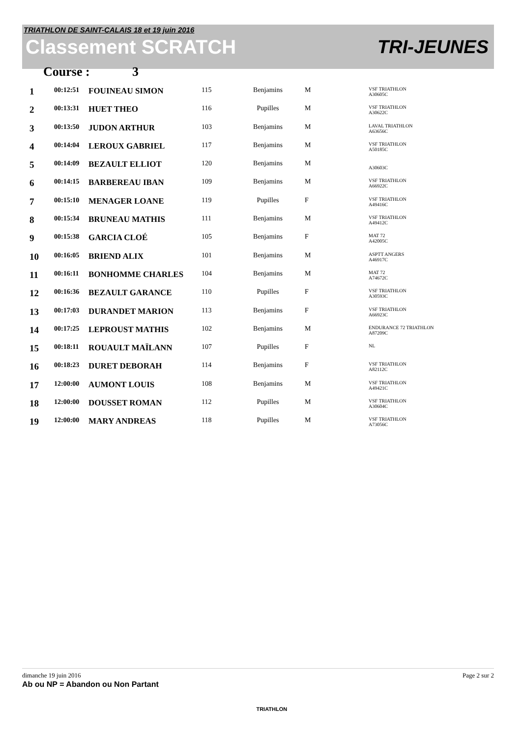TRIATHLON DE SAINT-CALAIS 18 et 19 juin 2016
Classement SCRATCH TRI-JEUNES
Course : 3
| 1 | 00:12:51 | FOUINEAU SIMON | 115 | Benjamins | M | VSF TRIATHLON A30605C |
| 2 | 00:13:31 | HUET THEO | 116 | Pupilles | M | VSF TRIATHLON A30622C |
| 3 | 00:13:50 | JUDON ARTHUR | 103 | Benjamins | M | LAVAL TRIATHLON A63656C |
| 4 | 00:14:04 | LEROUX GABRIEL | 117 | Benjamins | M | VSF TRIATHLON A50185C |
| 5 | 00:14:09 | BEZAULT ELLIOT | 120 | Benjamins | M | A30603C |
| 6 | 00:14:15 | BARBEREAU IBAN | 109 | Benjamins | M | VSF TRIATHLON A66922C |
| 7 | 00:15:10 | MENAGER LOANE | 119 | Pupilles | F | VSF TRIATHLON A49416C |
| 8 | 00:15:34 | BRUNEAU MATHIS | 111 | Benjamins | M | VSF TRIATHLON A49412C |
| 9 | 00:15:38 | GARCIA CLOÉ | 105 | Benjamins | F | MAT 72 A42005C |
| 10 | 00:16:05 | BRIEND ALIX | 101 | Benjamins | M | ASPTT ANGERS A46917C |
| 11 | 00:16:11 | BONHOMME CHARLES | 104 | Benjamins | M | MAT 72 A74672C |
| 12 | 00:16:36 | BEZAULT GARANCE | 110 | Pupilles | F | VSF TRIATHLON A30593C |
| 13 | 00:17:03 | DURANDET MARION | 113 | Benjamins | F | VSF TRIATHLON A66923C |
| 14 | 00:17:25 | LEPROUST MATHIS | 102 | Benjamins | M | ENDURANCE 72 TRIATHLON A87209C |
| 15 | 00:18:11 | ROUAULT MAÏLANN | 107 | Pupilles | F | NL |
| 16 | 00:18:23 | DURET DEBORAH | 114 | Benjamins | F | VSF TRIATHLON A82112C |
| 17 | 12:00:00 | AUMONT LOUIS | 108 | Benjamins | M | VSF TRIATHLON A49421C |
| 18 | 12:00:00 | DOUSSET ROMAN | 112 | Pupilles | M | VSF TRIATHLON A30604C |
| 19 | 12:00:00 | MARY ANDREAS | 118 | Pupilles | M | VSF TRIATHLON A73056C |
dimanche 19 juin 2016 TRIATHLON Page 2 sur 2
Ab ou NP = Abandon ou Non Partant